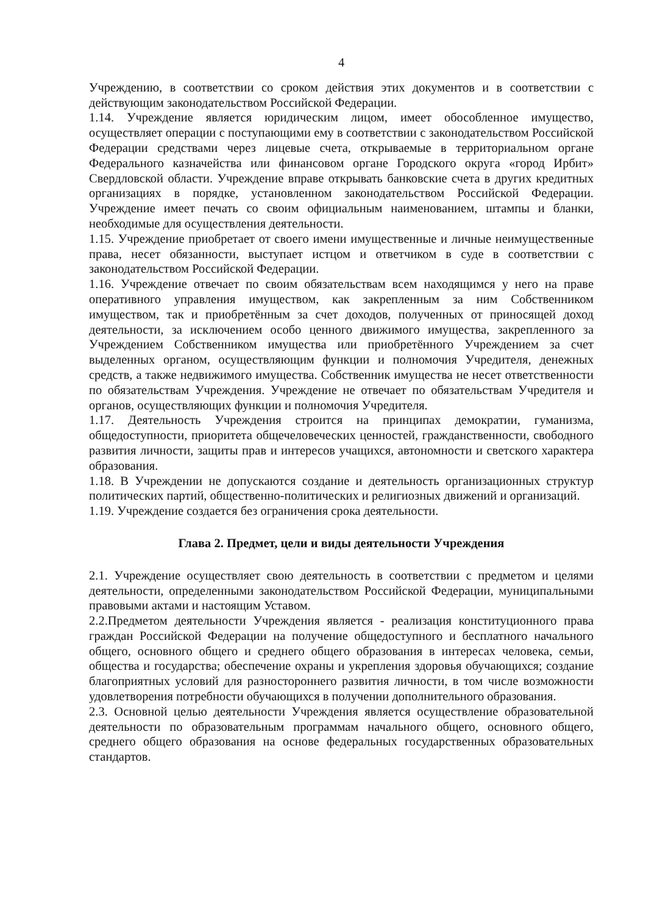4
Учреждению, в соответствии со сроком действия этих документов и в соответствии с действующим законодательством Российской Федерации.
1.14. Учреждение является юридическим лицом, имеет обособленное имущество, осуществляет операции с поступающими ему в соответствии с законодательством Российской Федерации средствами через лицевые счета, открываемые в территориальном органе Федерального казначейства или финансовом органе Городского округа «город Ирбит» Свердловской области. Учреждение вправе открывать банковские счета в других кредитных организациях в порядке, установленном законодательством Российской Федерации. Учреждение имеет печать со своим официальным наименованием, штампы и бланки, необходимые для осуществления деятельности.
1.15. Учреждение приобретает от своего имени имущественные и личные неимущественные права, несет обязанности, выступает истцом и ответчиком в суде в соответствии с законодательством Российской Федерации.
1.16. Учреждение отвечает по своим обязательствам всем находящимся у него на праве оперативного управления имуществом, как закрепленным за ним Собственником имуществом, так и приобретённым за счет доходов, полученных от приносящей доход деятельности, за исключением особо ценного движимого имущества, закрепленного за Учреждением Собственником имущества или приобретённого Учреждением за счет выделенных органом, осуществляющим функции и полномочия Учредителя, денежных средств, а также недвижимого имущества. Собственник имущества не несет ответственности по обязательствам Учреждения. Учреждение не отвечает по обязательствам Учредителя и органов, осуществляющих функции и полномочия Учредителя.
1.17. Деятельность Учреждения строится на принципах демократии, гуманизма, общедоступности, приоритета общечеловеческих ценностей, гражданственности, свободного развития личности, защиты прав и интересов учащихся, автономности и светского характера образования.
1.18. В Учреждении не допускаются создание и деятельность организационных структур политических партий, общественно-политических и религиозных движений и организаций.
1.19. Учреждение создается без ограничения срока деятельности.
Глава 2. Предмет, цели и виды деятельности Учреждения
2.1. Учреждение осуществляет свою деятельность в соответствии с предметом и целями деятельности, определенными законодательством Российской Федерации, муниципальными правовыми актами и настоящим Уставом.
2.2.Предметом деятельности Учреждения является - реализация конституционного права граждан Российской Федерации на получение общедоступного и бесплатного начального общего, основного общего и среднего общего образования в интересах человека, семьи, общества и государства; обеспечение охраны и укрепления здоровья обучающихся; создание благоприятных условий для разностороннего развития личности, в том числе возможности удовлетворения потребности обучающихся в получении дополнительного образования.
2.3. Основной целью деятельности Учреждения является осуществление образовательной деятельности по образовательным программам начального общего, основного общего, среднего общего образования на основе федеральных государственных образовательных стандартов.